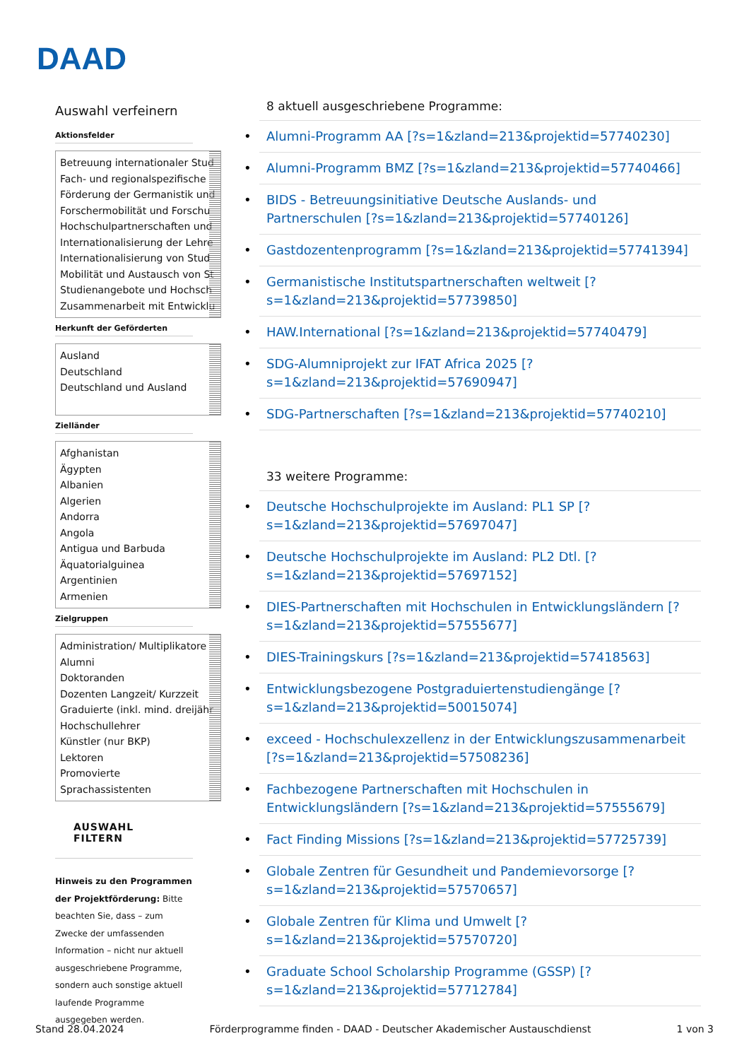DAAD
Auswahl verfeinern
Aktionsfelder
Betreuung internationaler Stud
Fach- und regionalspezifische
Förderung der Germanistik und
Forschermobilität und Forschu
Hochschulpartnerschaften und
Internationalisierung der Lehre
Internationalisierung von Stud
Mobilität und Austausch von St
Studienangebote und Hochsch
Zusammenarbeit mit Entwicklu
Herkunft der Geförderten
Ausland
Deutschland
Deutschland und Ausland
Zielländer
Afghanistan
Ägypten
Albanien
Algerien
Andorra
Angola
Antigua und Barbuda
Äquatorialguinea
Argentinien
Armenien
Zielgruppen
Administration/ Multiplikatore
Alumni
Doktoranden
Dozenten Langzeit/ Kurzzeit
Graduierte (inkl. mind. dreijähr
Hochschullehrer
Künstler (nur BKP)
Lektoren
Promovierte
Sprachassistenten
AUSWAHL FILTERN
Hinweis zu den Programmen der Projektförderung: Bitte beachten Sie, dass – zum Zwecke der umfassenden Information – nicht nur aktuell ausgeschriebene Programme, sondern auch sonstige aktuell laufende Programme ausgegeben werden.
8 aktuell ausgeschriebene Programme:
Alumni-Programm AA [?s=1&zland=213&projektid=57740230]
Alumni-Programm BMZ [?s=1&zland=213&projektid=57740466]
BIDS - Betreuungsinitiative Deutsche Auslands- und Partnerschulen [?s=1&zland=213&projektid=57740126]
Gastdozentenprogramm [?s=1&zland=213&projektid=57741394]
Germanistische Institutspartnerschaften weltweit [?s=1&zland=213&projektid=57739850]
HAW.International [?s=1&zland=213&projektid=57740479]
SDG-Alumniprojekt zur IFAT Africa 2025 [?s=1&zland=213&projektid=57690947]
SDG-Partnerschaften [?s=1&zland=213&projektid=57740210]
33 weitere Programme:
Deutsche Hochschulprojekte im Ausland: PL1 SP [?s=1&zland=213&projektid=57697047]
Deutsche Hochschulprojekte im Ausland: PL2 Dtl. [?s=1&zland=213&projektid=57697152]
DIES-Partnerschaften mit Hochschulen in Entwicklungsländern [?s=1&zland=213&projektid=57555677]
DIES-Trainingskurs [?s=1&zland=213&projektid=57418563]
Entwicklungsbezogene Postgraduiertenstudiengänge [?s=1&zland=213&projektid=50015074]
exceed - Hochschulexzellenz in der Entwicklungszusammenarbeit [?s=1&zland=213&projektid=57508236]
Fachbezogene Partnerschaften mit Hochschulen in Entwicklungsländern [?s=1&zland=213&projektid=57555679]
Fact Finding Missions [?s=1&zland=213&projektid=57725739]
Globale Zentren für Gesundheit und Pandemievorsorge [?s=1&zland=213&projektid=57570657]
Globale Zentren für Klima und Umwelt [?s=1&zland=213&projektid=57570720]
Graduate School Scholarship Programme (GSSP) [?s=1&zland=213&projektid=57712784]
Stand 28.04.2024 Förderprogramme finden - DAAD - Deutscher Akademischer Austauschdienst 1 von 3